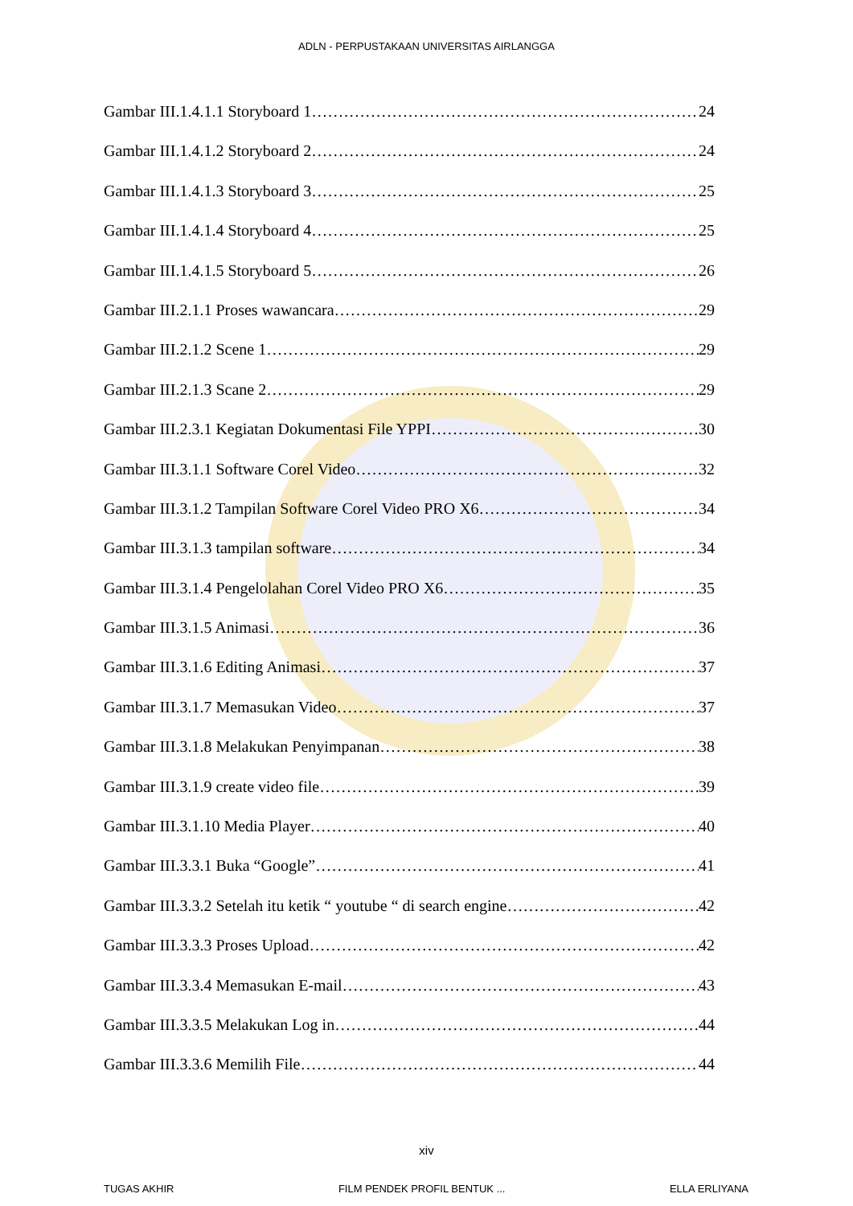ADLN - PERPUSTAKAAN UNIVERSITAS AIRLANGGA
Gambar III.1.4.1.1 Storyboard 1 24
Gambar III.1.4.1.2 Storyboard 2 24
Gambar III.1.4.1.3 Storyboard 3 25
Gambar III.1.4.1.4 Storyboard 4 25
Gambar III.1.4.1.5 Storyboard 5 26
Gambar III.2.1.1 Proses wawancara 29
Gambar III.2.1.2 Scene 1 29
Gambar III.2.1.3 Scane 2 29
Gambar III.2.3.1 Kegiatan Dokumentasi File YPPI 30
Gambar III.3.1.1 Software Corel Video 32
Gambar III.3.1.2 Tampilan Software Corel Video PRO X6 34
Gambar III.3.1.3 tampilan software 34
Gambar III.3.1.4 Pengelolahan Corel Video PRO X6 35
Gambar III.3.1.5 Animasi 36
Gambar III.3.1.6 Editing Animasi 37
Gambar III.3.1.7 Memasukan Video 37
Gambar III.3.1.8 Melakukan Penyimpanan 38
Gambar III.3.1.9 create video file 39
Gambar III.3.1.10 Media Player 40
Gambar III.3.3.1 Buka “Google” 41
Gambar III.3.3.2 Setelah itu ketik “ youtube “ di search engine 42
Gambar III.3.3.3 Proses Upload 42
Gambar III.3.3.4 Memasukan E-mail 43
Gambar III.3.3.5 Melakukan Log in 44
Gambar III.3.3.6 Memilih File 44
xiv
TUGAS AKHIR FILM PENDEK PROFIL BENTUK ... ELLA ERLIYANA